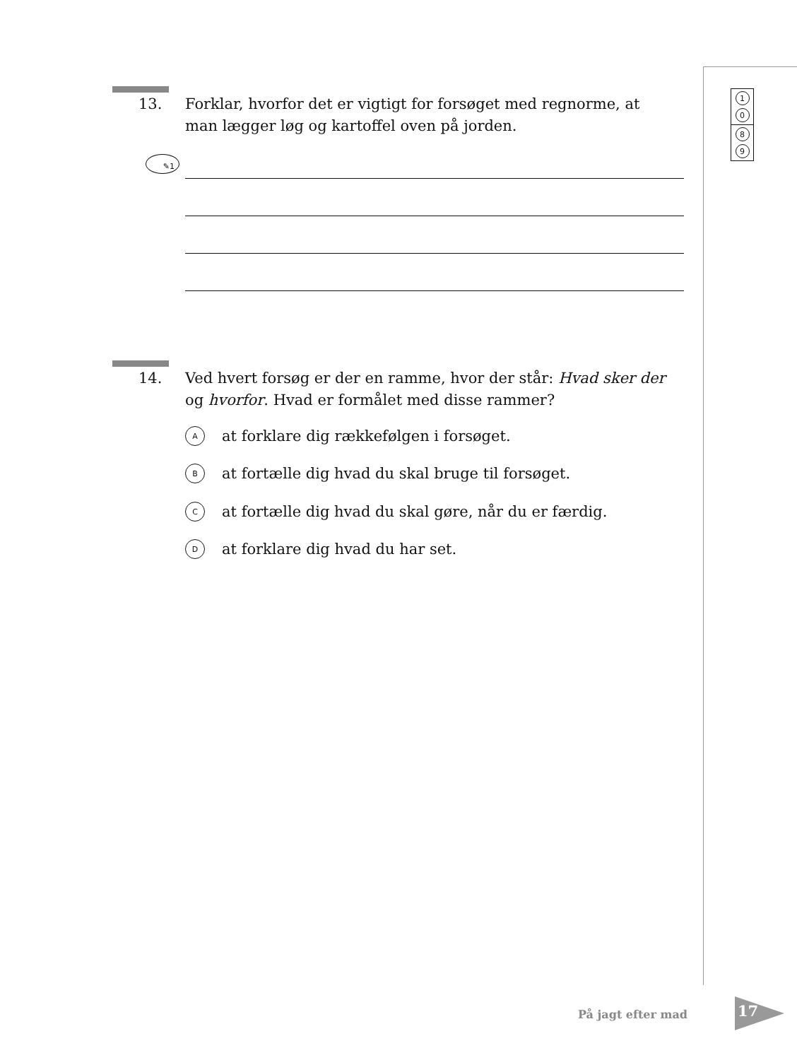1
0
8
9
13. Forklar, hvorfor det er vigtigt for forsøget med regnorme, at man lægger løg og kartoffel oven på jorden.
✎1
14. Ved hvert forsøg er der en ramme, hvor der står: Hvad sker der og hvorfor. Hvad er formålet med disse rammer?
A
at forklare dig rækkefølgen i forsøget.
B
at fortælle dig hvad du skal bruge til forsøget.
C
at fortælle dig hvad du skal gøre, når du er færdig.
D
at forklare dig hvad du har set.
På jagt efter mad 17